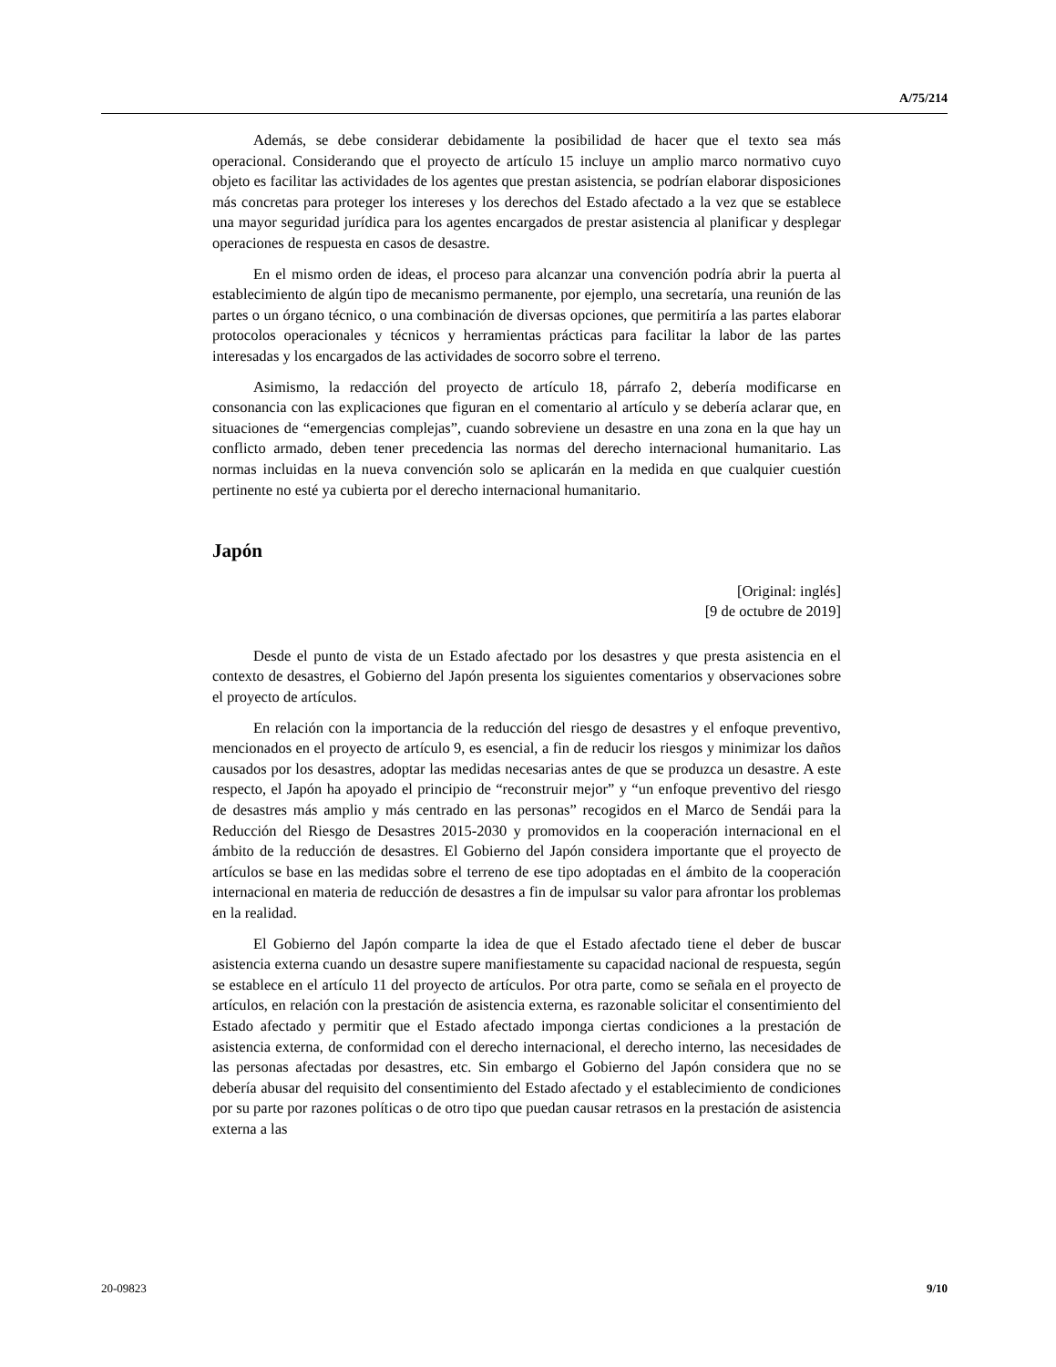A/75/214
Además, se debe considerar debidamente la posibilidad de hacer que el texto sea más operacional. Considerando que el proyecto de artículo 15 incluye un amplio marco normativo cuyo objeto es facilitar las actividades de los agentes que prestan asistencia, se podrían elaborar disposiciones más concretas para proteger los intereses y los derechos del Estado afectado a la vez que se establece una mayor seguridad jurídica para los agentes encargados de prestar asistencia al planificar y desplegar operaciones de respuesta en casos de desastre.
En el mismo orden de ideas, el proceso para alcanzar una convención podría abrir la puerta al establecimiento de algún tipo de mecanismo permanente, por ejemplo, una secretaría, una reunión de las partes o un órgano técnico, o una combinación de diversas opciones, que permitiría a las partes elaborar protocolos operacionales y técnicos y herramientas prácticas para facilitar la labor de las partes interesadas y los encargados de las actividades de socorro sobre el terreno.
Asimismo, la redacción del proyecto de artículo 18, párrafo 2, debería modificarse en consonancia con las explicaciones que figuran en el comentario al artículo y se debería aclarar que, en situaciones de “emergencias complejas”, cuando sobreviene un desastre en una zona en la que hay un conflicto armado, deben tener precedencia las normas del derecho internacional humanitario. Las normas incluidas en la nueva convención solo se aplicarán en la medida en que cualquier cuestión pertinente no esté ya cubierta por el derecho internacional humanitario.
Japón
[Original: inglés]
[9 de octubre de 2019]
Desde el punto de vista de un Estado afectado por los desastres y que presta asistencia en el contexto de desastres, el Gobierno del Japón presenta los siguientes comentarios y observaciones sobre el proyecto de artículos.
En relación con la importancia de la reducción del riesgo de desastres y el enfoque preventivo, mencionados en el proyecto de artículo 9, es esencial, a fin de reducir los riesgos y minimizar los daños causados por los desastres, adoptar las medidas necesarias antes de que se produzca un desastre. A este respecto, el Japón ha apoyado el principio de “reconstruir mejor” y “un enfoque preventivo del riesgo de desastres más amplio y más centrado en las personas” recogidos en el Marco de Sendái para la Reducción del Riesgo de Desastres 2015-2030 y promovidos en la cooperación internacional en el ámbito de la reducción de desastres. El Gobierno del Japón considera importante que el proyecto de artículos se base en las medidas sobre el terreno de ese tipo adoptadas en el ámbito de la cooperación internacional en materia de reducción de desastres a fin de impulsar su valor para afrontar los problemas en la realidad.
El Gobierno del Japón comparte la idea de que el Estado afectado tiene el deber de buscar asistencia externa cuando un desastre supere manifiestamente su capacidad nacional de respuesta, según se establece en el artículo 11 del proyecto de artículos. Por otra parte, como se señala en el proyecto de artículos, en relación con la prestación de asistencia externa, es razonable solicitar el consentimiento del Estado afectado y permitir que el Estado afectado imponga ciertas condiciones a la prestación de asistencia externa, de conformidad con el derecho internacional, el derecho interno, las necesidades de las personas afectadas por desastres, etc. Sin embargo el Gobierno del Japón considera que no se debería abusar del requisito del consentimiento del Estado afectado y el establecimiento de condiciones por su parte por razones políticas o de otro tipo que puedan causar retrasos en la prestación de asistencia externa a las
20-09823 9/10